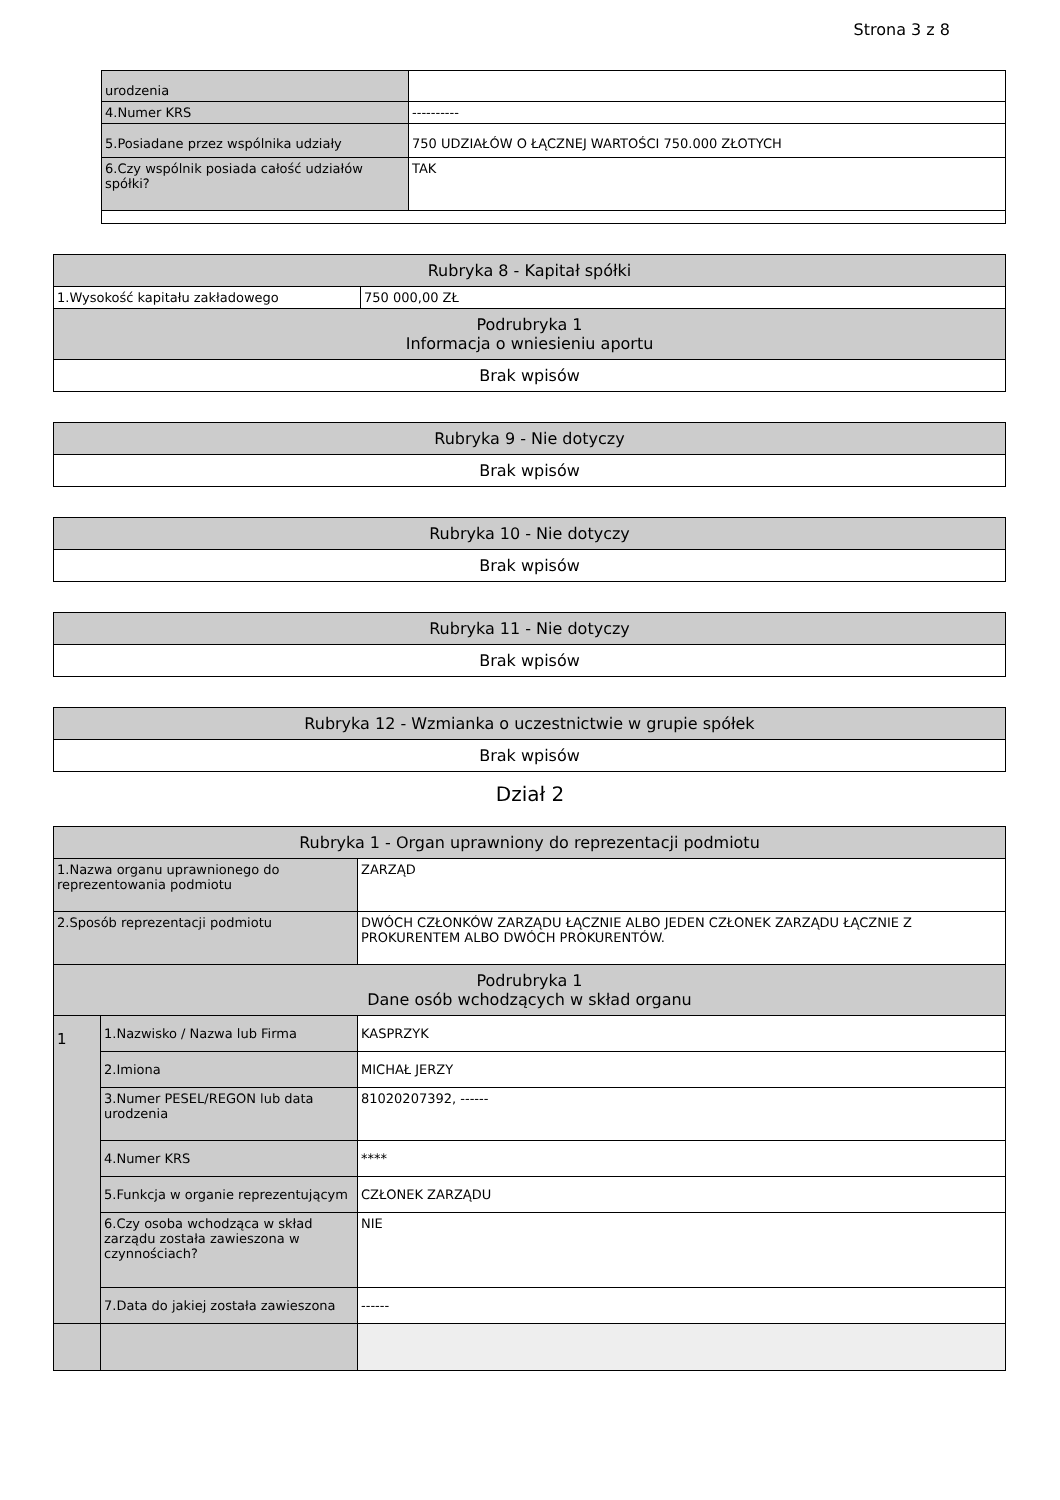Strona 3 z 8
| urodzenia | |
| 4.Numer KRS | ---------- |
| 5.Posiadane przez wspólnika udziały | 750 UDZIAŁÓW O ŁĄCZNEJ WARTOŚCI 750.000 ZŁOTYCH |
| 6.Czy wspólnik posiada całość udziałów spółki? | TAK |
| Rubryka 8 - Kapitał spółki | |
| 1.Wysokość kapitału zakładowego | 750 000,00 ZŁ |
| Podrubryka 1 Informacja o wniesieniu aportu | |
| Brak wpisów | |
| Rubryka 9 - Nie dotyczy |
| Brak wpisów |
| Rubryka 10 - Nie dotyczy |
| Brak wpisów |
| Rubryka 11 - Nie dotyczy |
| Brak wpisów |
| Rubryka 12 - Wzmianka o uczestnictwie w grupie spółek |
| Brak wpisów |
Dział 2
| Rubryka 1 - Organ uprawniony do reprezentacji podmiotu | | |
| 1.Nazwa organu uprawnionego do reprezentowania podmiotu | | ZARZĄD |
| 2.Sposób reprezentacji podmiotu | | DWÓCH CZŁONKÓW ZARZĄDU ŁĄCZNIE ALBO JEDEN CZŁONEK ZARZĄDU ŁĄCZNIE Z PROKURENTEM ALBO DWÓCH PROKURENTÓW. |
| Podrubryka 1 Dane osób wchodzących w skład organu | | |
| 1 | 1.Nazwisko / Nazwa lub Firma | KASPRZYK |
| | 2.Imiona | MICHAŁ JERZY |
| | 3.Numer PESEL/REGON lub data urodzenia | 81020207392, ------ |
| | 4.Numer KRS | **** |
| | 5.Funkcja w organie reprezentującym | CZŁONEK ZARZĄDU |
| | 6.Czy osoba wchodząca w skład zarządu została zawieszona w czynnościach? | NIE |
| | 7.Data do jakiej została zawieszona | ------ |